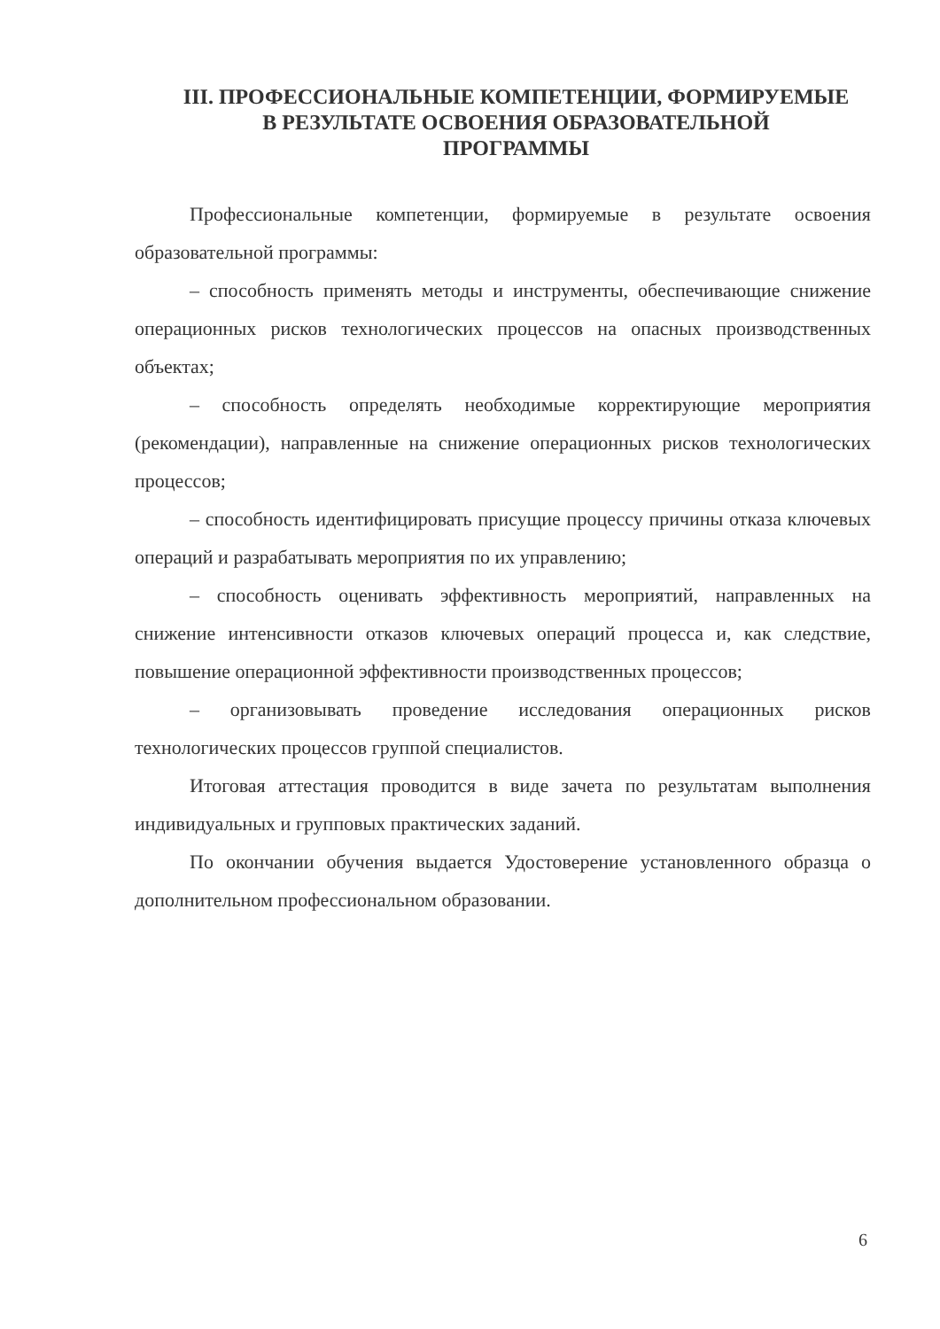III. ПРОФЕССИОНАЛЬНЫЕ КОМПЕТЕНЦИИ, ФОРМИРУЕМЫЕ
В РЕЗУЛЬТАТЕ ОСВОЕНИЯ ОБРАЗОВАТЕЛЬНОЙ
ПРОГРАММЫ
Профессиональные компетенции, формируемые в результате освоения образовательной программы:
– способность применять методы и инструменты, обеспечивающие снижение операционных рисков технологических процессов на опасных производственных объектах;
– способность определять необходимые корректирующие мероприятия (рекомендации), направленные на снижение операционных рисков технологических процессов;
– способность идентифицировать присущие процессу причины отказа ключевых операций и разрабатывать мероприятия по их управлению;
– способность оценивать эффективность мероприятий, направленных на снижение интенсивности отказов ключевых операций процесса и, как следствие, повышение операционной эффективности производственных процессов;
– организовывать проведение исследования операционных рисков технологических процессов группой специалистов.
Итоговая аттестация проводится в виде зачета по результатам выполнения индивидуальных и групповых практических заданий.
По окончании обучения выдается Удостоверение установленного образца о дополнительном профессиональном образовании.
6